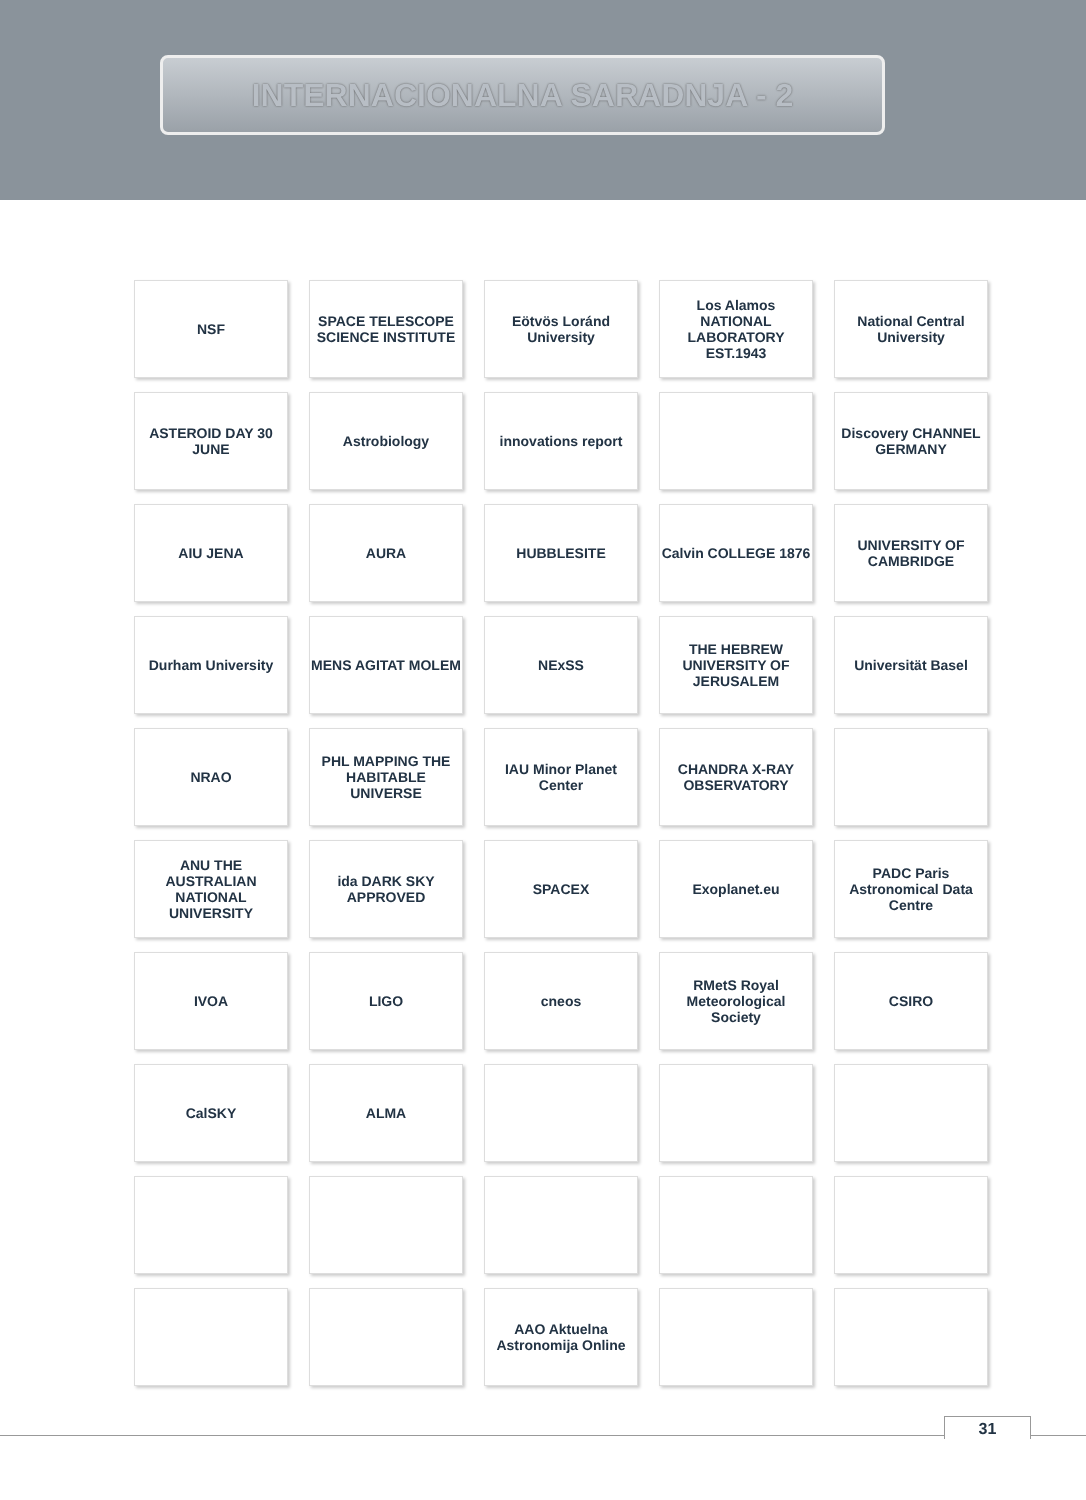INTERNACIONALNA SARADNJA - 2
NSF
SPACE TELESCOPE SCIENCE INSTITUTE
Eötvös Loránd University
Los Alamos NATIONAL LABORATORY EST.1943
National Central University
ASTEROID DAY 30 JUNE
Astrobiology
innovations report
Discovery CHANNEL GERMANY
AIU JENA
AURA
HUBBLESITE
Calvin COLLEGE 1876
UNIVERSITY OF CAMBRIDGE
Durham University
MENS AGITAT MOLEM
NExSS
THE HEBREW UNIVERSITY OF JERUSALEM
Universität Basel
NRAO
PHL MAPPING THE HABITABLE UNIVERSE
IAU Minor Planet Center
CHANDRA X-RAY OBSERVATORY
ANU THE AUSTRALIAN NATIONAL UNIVERSITY
ida DARK SKY APPROVED
SPACEX
Exoplanet.eu
PADC Paris Astronomical Data Centre
IVOA
LIGO
cneos
RMetS Royal Meteorological Society
CSIRO
CalSKY
ALMA
AAO Aktuelna Astronomija Online
31